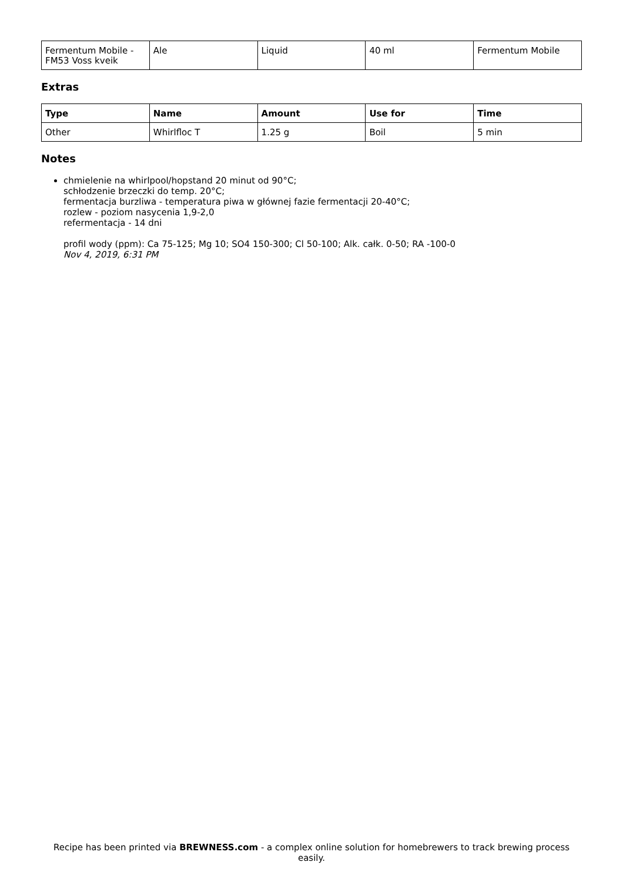| Fermentum Mobile - FM53 Voss kveik | Ale | Liquid | 40 ml | Fermentum Mobile |
Extras
| Type | Name | Amount | Use for | Time |
| --- | --- | --- | --- | --- |
| Other | Whirlfloc T | 1.25 g | Boil | 5 min |
Notes
chmielenie na whirlpool/hopstand 20 minut od 90°C;
schłodzenie brzeczki do temp. 20°C;
fermentacja burzliwa - temperatura piwa w głównej fazie fermentacji 20-40°C;
rozlew - poziom nasycenia 1,9-2,0
refermentacja - 14 dni
profil wody (ppm): Ca 75-125; Mg 10; SO4 150-300; Cl 50-100; Alk. całk. 0-50; RA -100-0
Nov 4, 2019, 6:31 PM
Recipe has been printed via BREWNESS.com - a complex online solution for homebrewers to track brewing process easily.